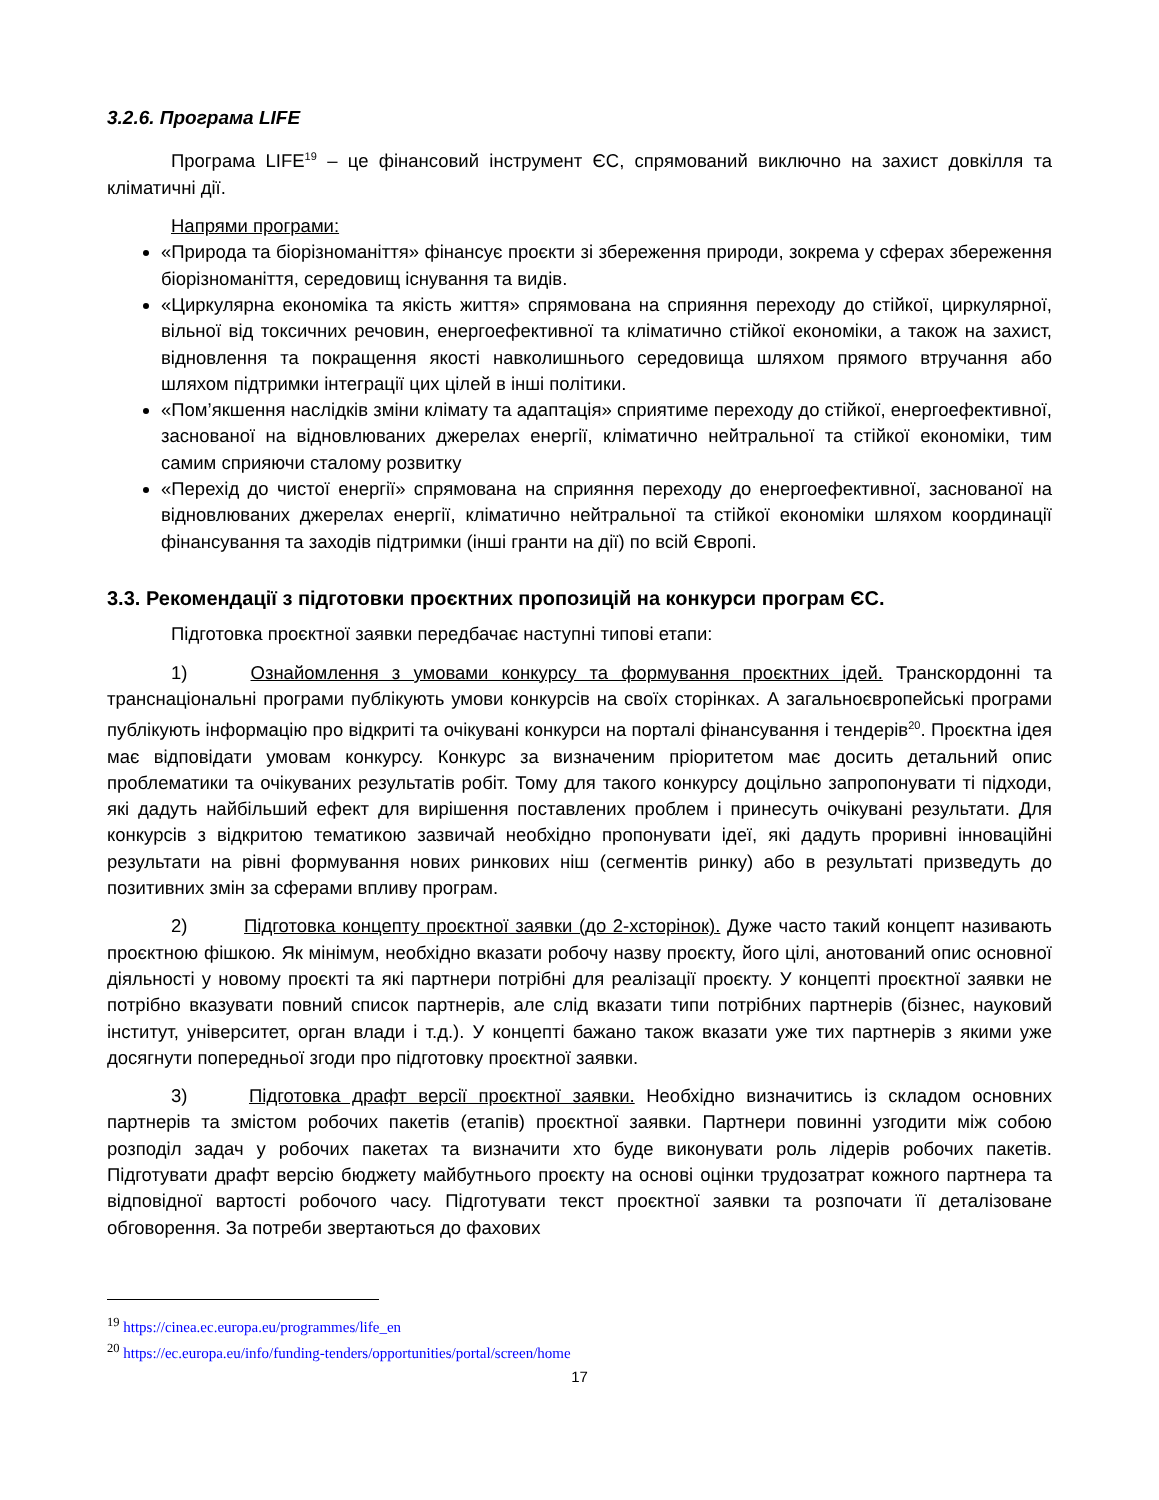3.2.6. Програма LIFE
Програма LIFE<sup>19</sup> – це фінансовий інструмент ЄС, спрямований виключно на захист довкілля та кліматичні дії.
Напрями програми:
«Природа та біорізноманіття» фінансує проєкти зі збереження природи, зокрема у сферах збереження біорізноманіття, середовищ існування та видів.
«Циркулярна економіка та якість життя» спрямована на сприяння переходу до стійкої, циркулярної, вільної від токсичних речовин, енергоефективної та кліматично стійкої економіки, а також на захист, відновлення та покращення якості навколишнього середовища шляхом прямого втручання або шляхом підтримки інтеграції цих цілей в інші політики.
«Пом’якшення наслідків зміни клімату та адаптація» сприятиме переходу до стійкої, енергоефективної, заснованої на відновлюваних джерелах енергії, кліматично нейтральної та стійкої економіки, тим самим сприяючи сталому розвитку
«Перехід до чистої енергії» спрямована на сприяння переходу до енергоефективної, заснованої на відновлюваних джерелах енергії, кліматично нейтральної та стійкої економіки шляхом координації фінансування та заходів підтримки (інші гранти на дії) по всій Європі.
3.3. Рекомендації з підготовки проєктних пропозицій на конкурси програм ЄС.
Підготовка проєктної заявки передбачає наступні типові етапи:
1) Ознайомлення з умовами конкурсу та формування проєктних ідей. Транскордонні та транснаціональні програми публікують умови конкурсів на своїх сторінках. А загальноєвропейські програми публікують інформацію про відкриті та очікувані конкурси на порталі фінансування і тендерів<sup>20</sup>. Проєктна ідея має відповідати умовам конкурсу. Конкурс за визначеним пріоритетом має досить детальний опис проблематики та очікуваних результатів робіт. Тому для такого конкурсу доцільно запропонувати ті підходи, які дадуть найбільший ефект для вирішення поставлених проблем і принесуть очікувані результати. Для конкурсів з відкритою тематикою зазвичай необхідно пропонувати ідеї, які дадуть проривні інноваційні результати на рівні формування нових ринкових ніш (сегментів ринку) або в результаті призведуть до позитивних змін за сферами впливу програм.
2) Підготовка концепту проєктної заявки (до 2-хсторінок). Дуже часто такий концепт називають проєктною фішкою. Як мінімум, необхідно вказати робочу назву проєкту, його цілі, анотований опис основної діяльності у новому проєкті та які партнери потрібні для реалізації проєкту. У концепті проєктної заявки не потрібно вказувати повний список партнерів, але слід вказати типи потрібних партнерів (бізнес, науковий інститут, університет, орган влади і т.д.). У концепті бажано також вказати уже тих партнерів з якими уже досягнути попередньої згоди про підготовку проєктної заявки.
3) Підготовка драфт версії проєктної заявки. Необхідно визначитись із складом основних партнерів та змістом робочих пакетів (етапів) проєктної заявки. Партнери повинні узгодити між собою розподіл задач у робочих пакетах та визначити хто буде виконувати роль лідерів робочих пакетів. Підготувати драфт версію бюджету майбутнього проєкту на основі оцінки трудозатрат кожного партнера та відповідної вартості робочого часу. Підготувати текст проєктної заявки та розпочати її деталізоване обговорення. За потреби звертаються до фахових
<sup>19</sup> https://cinea.ec.europa.eu/programmes/life_en
<sup>20</sup> https://ec.europa.eu/info/funding-tenders/opportunities/portal/screen/home
17